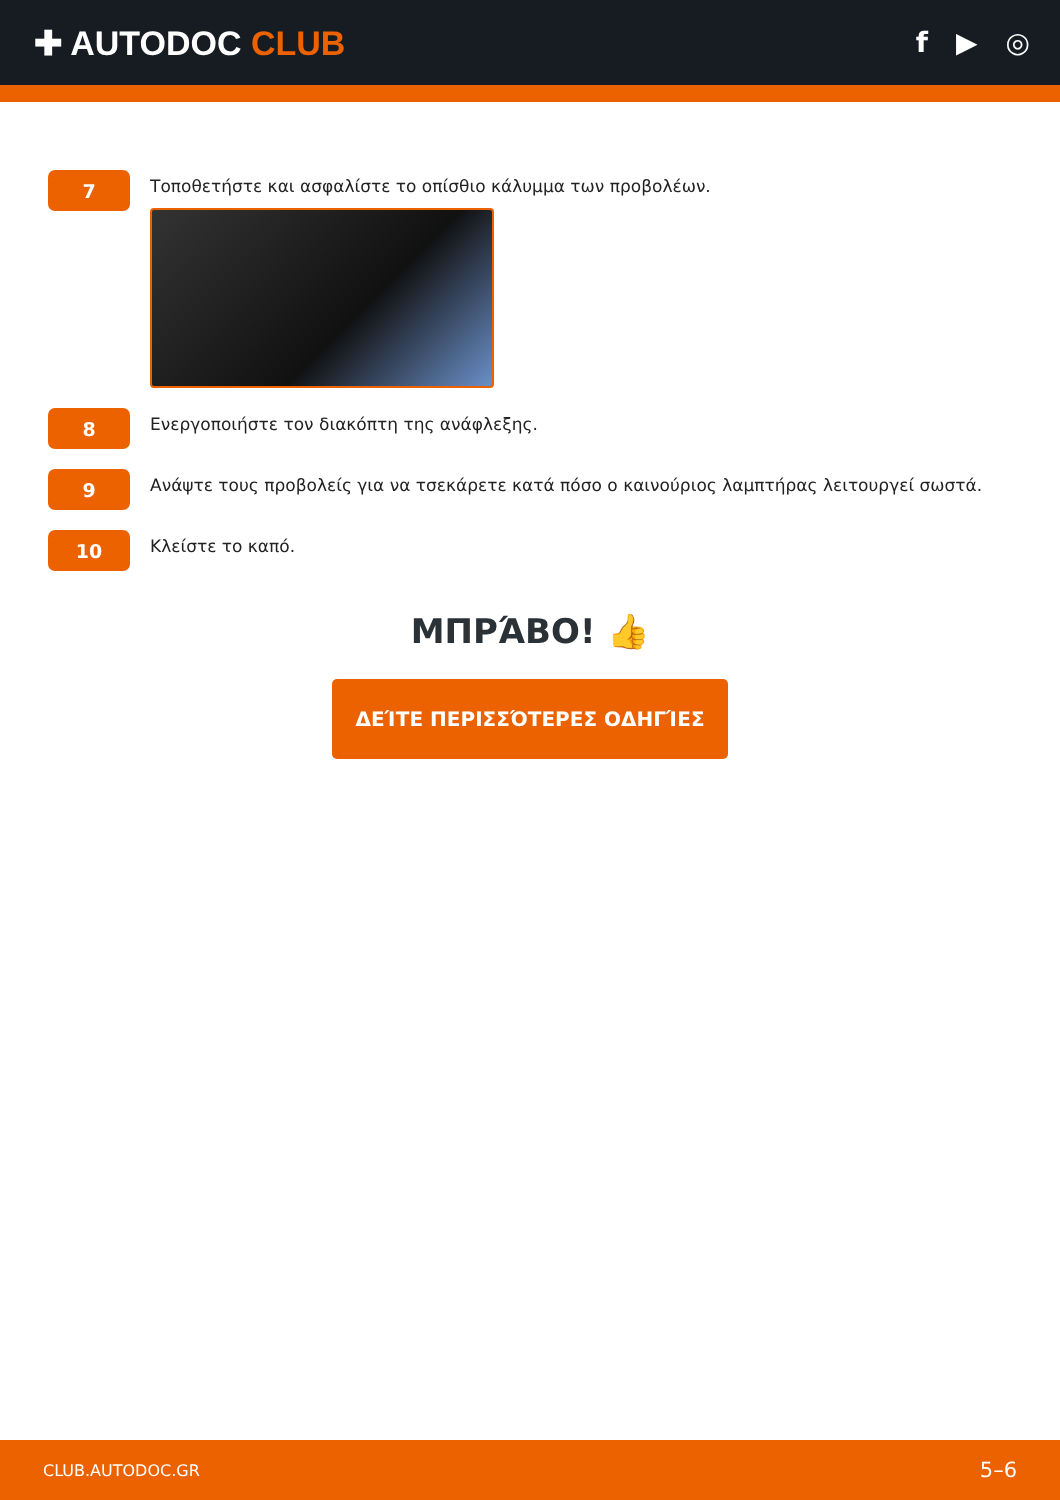✚ AUTODOC CLUB
f ▶ ◎
7
Τοποθετήστε και ασφαλίστε το οπίσθιο κάλυμμα των προβολέων.
8
Ενεργοποιήστε τον διακόπτη της ανάφλεξης.
9
Ανάψτε τους προβολείς για να τσεκάρετε κατά πόσο ο καινούριος λαμπτήρας λειτουργεί σωστά.
10
Κλείστε το καπό.
ΜΠΡΆΒΟ! 👍
ΔΕΊΤΕ ΠΕΡΙΣΣΌΤΕΡΕΣ ΟΔΗΓΊΕΣ
CLUB.AUTODOC.GR 5–6